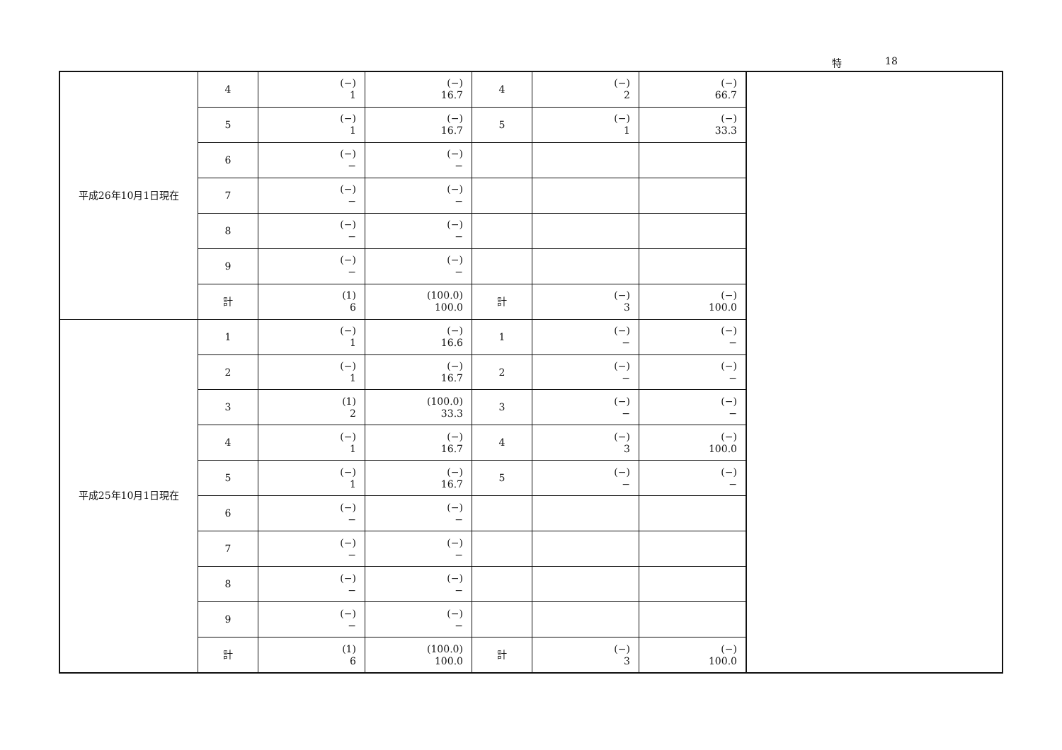特 18
| 平成26年10月1日現在 | 4 | (−) 1 | (−) 16.7 | 4 | (−) 2 | (−) 66.7 |
| | 5 | (−) 1 | (−) 16.7 | 5 | (−) 1 | (−) 33.3 |
| | 6 | (−) − | (−) − | | | |
| | 7 | (−) − | (−) − | | | |
| | 8 | (−) − | (−) − | | | |
| | 9 | (−) − | (−) − | | | |
| | 計 | (1) 6 | (100.0) 100.0 | 計 | (−) 3 | (−) 100.0 |
| 平成25年10月1日現在 | 1 | (−) 1 | (−) 16.6 | 1 | (−) − | (−) − |
| | 2 | (−) 1 | (−) 16.7 | 2 | (−) − | (−) − |
| | 3 | (1) 2 | (100.0) 33.3 | 3 | (−) − | (−) − |
| | 4 | (−) 1 | (−) 16.7 | 4 | (−) 3 | (−) 100.0 |
| | 5 | (−) 1 | (−) 16.7 | 5 | (−) − | (−) − |
| | 6 | (−) − | (−) − | | | |
| | 7 | (−) − | (−) − | | | |
| | 8 | (−) − | (−) − | | | |
| | 9 | (−) − | (−) − | | | |
| | 計 | (1) 6 | (100.0) 100.0 | 計 | (−) 3 | (−) 100.0 |